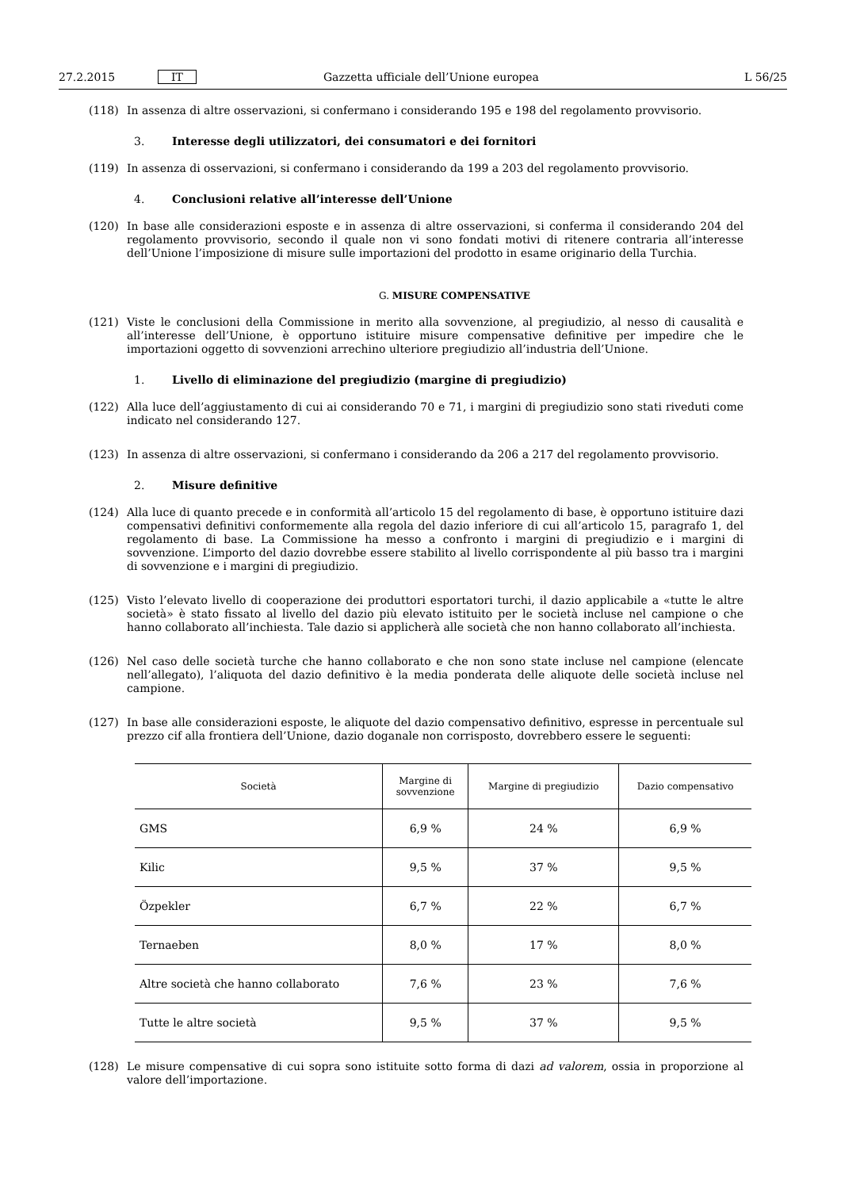27.2.2015 IT Gazzetta ufficiale dell’Unione europea L 56/25
(118) In assenza di altre osservazioni, si confermano i considerando 195 e 198 del regolamento provvisorio.
3. Interesse degli utilizzatori, dei consumatori e dei fornitori
(119) In assenza di osservazioni, si confermano i considerando da 199 a 203 del regolamento provvisorio.
4. Conclusioni relative all’interesse dell’Unione
(120) In base alle considerazioni esposte e in assenza di altre osservazioni, si conferma il considerando 204 del regolamento provvisorio, secondo il quale non vi sono fondati motivi di ritenere contraria all’interesse dell’Unione l’imposizione di misure sulle importazioni del prodotto in esame originario della Turchia.
G. MISURE COMPENSATIVE
(121) Viste le conclusioni della Commissione in merito alla sovvenzione, al pregiudizio, al nesso di causalità e all’interesse dell’Unione, è opportuno istituire misure compensative definitive per impedire che le importazioni oggetto di sovvenzioni arrechino ulteriore pregiudizio all’industria dell’Unione.
1. Livello di eliminazione del pregiudizio (margine di pregiudizio)
(122) Alla luce dell’aggiustamento di cui ai considerando 70 e 71, i margini di pregiudizio sono stati riveduti come indicato nel considerando 127.
(123) In assenza di altre osservazioni, si confermano i considerando da 206 a 217 del regolamento provvisorio.
2. Misure definitive
(124) Alla luce di quanto precede e in conformità all’articolo 15 del regolamento di base, è opportuno istituire dazi compensativi definitivi conformemente alla regola del dazio inferiore di cui all’articolo 15, paragrafo 1, del regolamento di base. La Commissione ha messo a confronto i margini di pregiudizio e i margini di sovvenzione. L’importo del dazio dovrebbe essere stabilito al livello corrispondente al più basso tra i margini di sovvenzione e i margini di pregiudizio.
(125) Visto l’elevato livello di cooperazione dei produttori esportatori turchi, il dazio applicabile a «tutte le altre società» è stato fissato al livello del dazio più elevato istituito per le società incluse nel campione o che hanno collaborato all’inchiesta. Tale dazio si applicherà alle società che non hanno collaborato all’inchiesta.
(126) Nel caso delle società turche che hanno collaborato e che non sono state incluse nel campione (elencate nell’allegato), l’aliquota del dazio definitivo è la media ponderata delle aliquote delle società incluse nel campione.
(127) In base alle considerazioni esposte, le aliquote del dazio compensativo definitivo, espresse in percentuale sul prezzo cif alla frontiera dell’Unione, dazio doganale non corrisposto, dovrebbero essere le seguenti:
| Società | Margine di sovvenzione | Margine di pregiudizio | Dazio compensativo |
| --- | --- | --- | --- |
| GMS | 6,9 % | 24 % | 6,9 % |
| Kilic | 9,5 % | 37 % | 9,5 % |
| Özpekler | 6,7 % | 22 % | 6,7 % |
| Ternaeben | 8,0 % | 17 % | 8,0 % |
| Altre società che hanno collaborato | 7,6 % | 23 % | 7,6 % |
| Tutte le altre società | 9,5 % | 37 % | 9,5 % |
(128) Le misure compensative di cui sopra sono istituite sotto forma di dazi ad valorem, ossia in proporzione al valore dell’importazione.